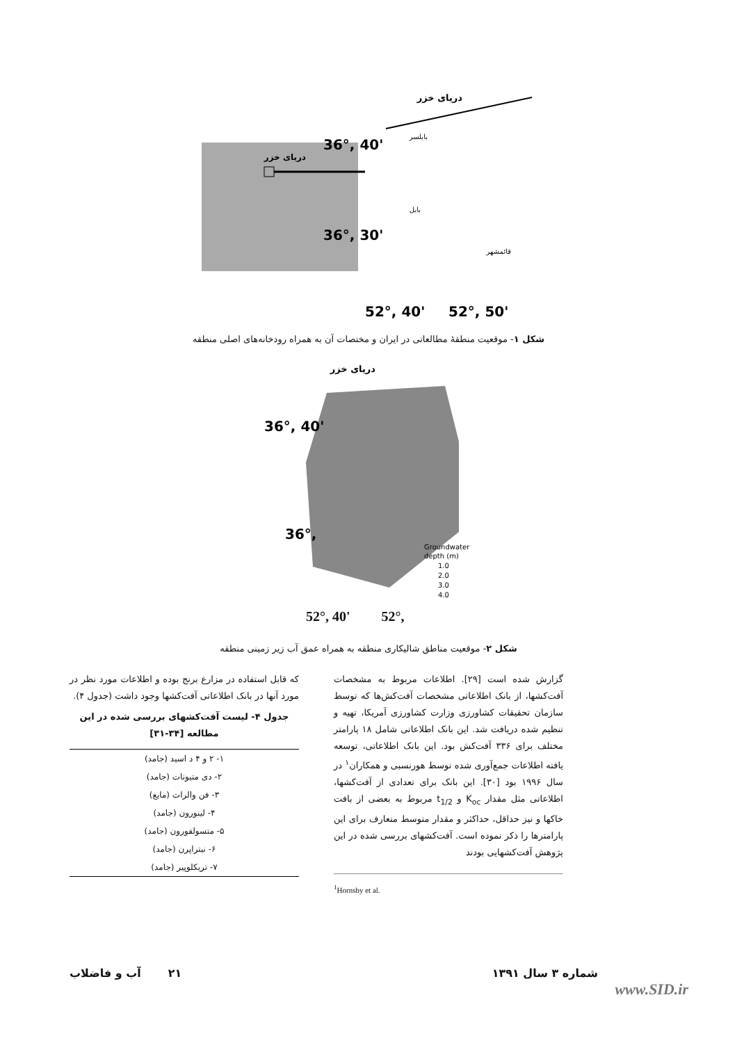دریای خزر
36°, 40'
36°, 30'
دریای خزر
بابلسر
بابل
قائمشهر
52°, 40'
52°, 50'
شکل ۱- موقعیت منطقهٔ مطالعاتی در ایران و مختصات آن به همراه رودخانه‌های اصلی منطقه
دریای خزر
36°, 40'
36°,
Groundwater
depth (m)
1.0
2.0
3.0
4.0
52°, 40' 52°,
شکل ۲- موقعیت مناطق شالیکاری منطقه به همراه عمق آب زیر زمینی منطقه
گزارش شده است [۲۹]. اطلاعات مربوط به مشخصات آفت‌کشها، از بانک اطلاعاتی مشخصات آفت‌کش‌ها که توسط سازمان تحقیقات کشاورزی وزارت کشاورزی آمریکا، تهیه و تنظیم شده دریافت شد. این بانک اطلاعاتی شامل ۱۸ پارامتر مختلف برای ۳۳۶ آفت‌کش بود. این بانک اطلاعاتی، توسعه یافته اطلاعات جمع‌آوری شده توسط هورنسبی و همکاران<sup>۱</sup> در سال ۱۹۹۶ بود [۳۰]. این بانک برای تعدادی از آفت‌کشها، اطلاعاتی مثل مقدار K<sub>oc</sub> و t<sub>1/2</sub> مربوط به بعضی از بافت خاکها و نیز حداقل، حداکثر و مقدار متوسط متعارف برای این پارامترها را ذکر نموده است. آفت‌کشهای بررسی شده در این پژوهش آفت‌کشهایی بودند
<sup>1</sup> Hornsby et al.
که قابل استفاده در مزارع برنج بوده و اطلاعات مورد نظر در مورد آنها در بانک اطلاعاتی آفت‌کشها وجود داشت (جدول ۴).
جدول ۴- لیست آفت‌کشهای بررسی شده در این مطالعه [۳۴-۳۱]
| ۱- ۲ و ۴ د اسید (جامد) |
| ۲- دی متیونات (جامد) |
| ۳- فن والرات (مایع) |
| ۴- لینورون (جامد) |
| ۵- متسولفورون (جامد) |
| ۶- نیتراپرن (جامد) |
| ۷- تریکلوپیر (جامد) |
شماره ۳ سال ۱۳۹۱ ۲۱ آب و فاضلاب
www.SID.ir